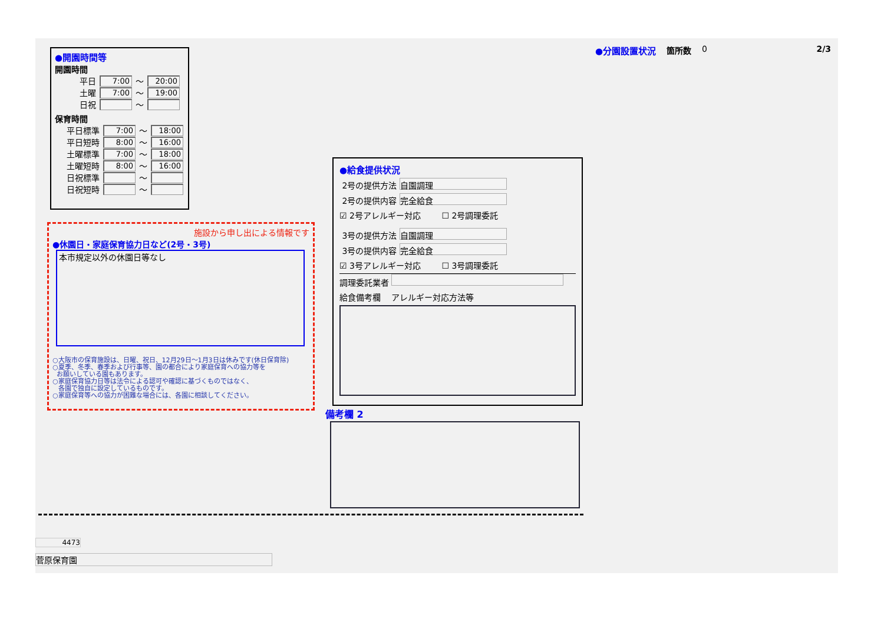●開園時間等
開園時間
平日 7:00 〜 20:00
土曜 7:00 〜 19:00
日祝 〜
保育時間
平日標準 7:00 〜 18:00
平日短時 8:00 〜 16:00
土曜標準 7:00 〜 18:00
土曜短時 8:00 〜 16:00
日祝標準 〜
日祝短時 〜
●分園設置状況 箇所数 0 2/3
施設から申し出による情報です
●休園日・家庭保育協力日など(2号・3号)
本市規定以外の休園日等なし
○大阪市の保育施設は、日曜、祝日、12月29日〜1月3日は休みです(休日保育除)
○夏季、冬季、春季および行事等、園の都合により家庭保育への協力等を
お願いしている園もあります。
○家庭保育協力日等は法令による認可や確認に基づくものではなく、
各園で独自に設定しているものです。
○家庭保育等への協力が困難な場合には、各園に相談してください。
●給食提供状況
2号の提供方法 自園調理
2号の提供内容 完全給食
☑ 2号アレルギー対応 ☐ 2号調理委託
3号の提供方法 自園調理
3号の提供内容 完全給食
☑ 3号アレルギー対応 ☐ 3号調理委託
調理委託業者
給食備考欄 アレルギー対応方法等
備考欄 2
4473
菅原保育園